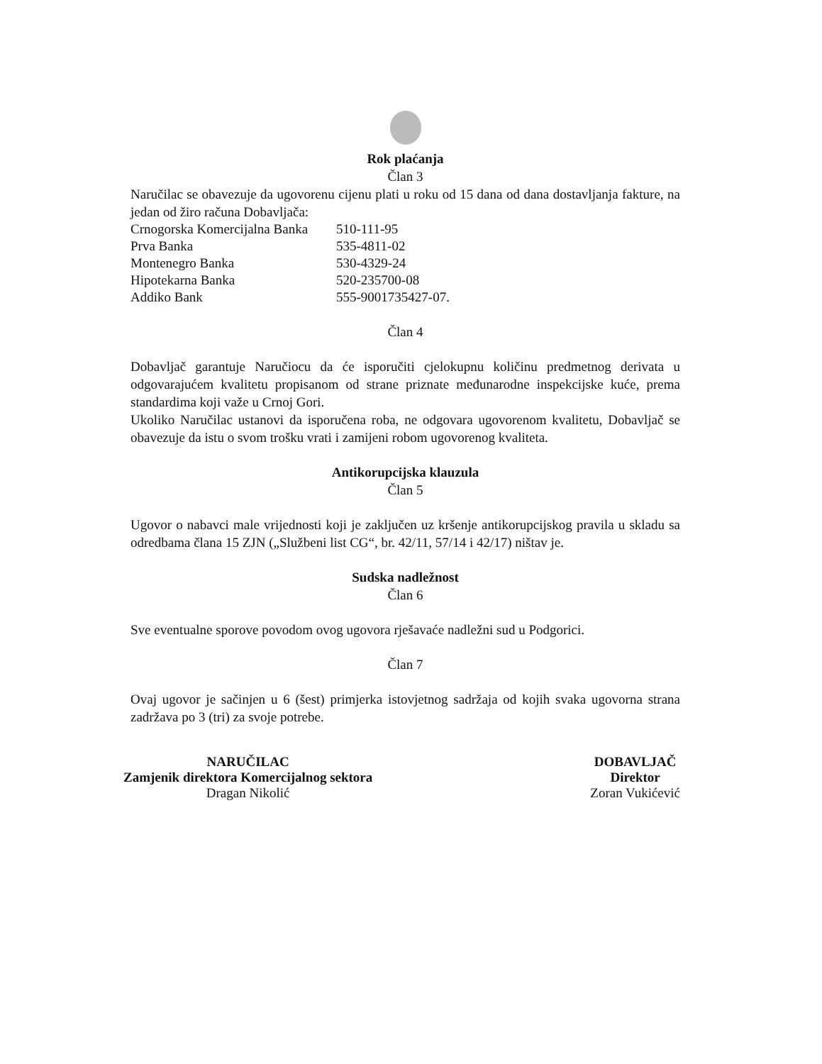Rok plaćanja
Član 3
Naručilac se obavezuje da ugovorenu cijenu plati u roku od 15 dana od dana dostavljanja fakture, na jedan od žiro računa Dobavljača:
| Crnogorska Komercijalna Banka | 510-111-95 |
| Prva Banka | 535-4811-02 |
| Montenegro Banka | 530-4329-24 |
| Hipotekarna Banka | 520-235700-08 |
| Addiko Bank | 555-9001735427-07. |
Član 4
Dobavljač garantuje Naručiocu da će isporučiti cjelokupnu količinu predmetnog derivata u odgovarajućem kvalitetu propisanom od strane priznate međunarodne inspekcijske kuće, prema standardima koji važe u Crnoj Gori.
Ukoliko Naručilac ustanovi da isporučena roba, ne odgovara ugovorenom kvalitetu, Dobavljač se obavezuje da istu o svom trošku vrati i zamijeni robom ugovorenog kvaliteta.
Antikorupcijska klauzula
Član 5
Ugovor o nabavci male vrijednosti koji je zaključen uz kršenje antikorupcijskog pravila u skladu sa odredbama člana 15 ZJN („Službeni list CG“, br. 42/11, 57/14 i 42/17) ništav je.
Sudska nadležnost
Član 6
Sve eventualne sporove povodom ovog ugovora rješavaće nadležni sud u Podgorici.
Član 7
Ovaj ugovor je sačinjen u 6 (šest) primjerka istovjetnog sadržaja od kojih svaka ugovorna strana zadržava po 3 (tri) za svoje potrebe.
NARUČILAC
Zamjenik direktora Komercijalnog sektora
Dragan Nikolić
DOBAVLJAČ
Direktor
Zoran Vukićević